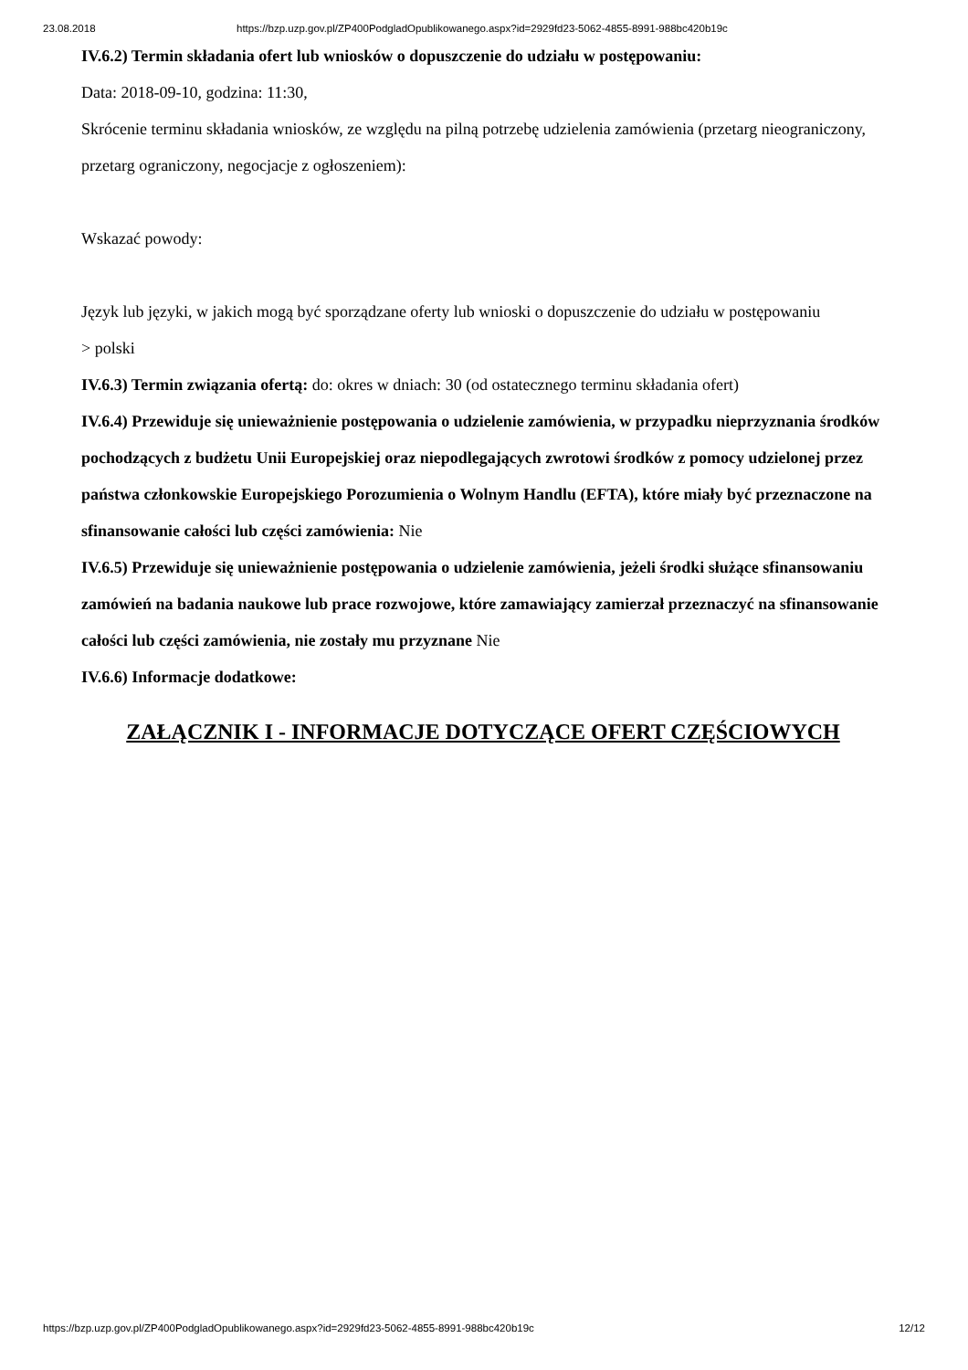23.08.2018 https://bzp.uzp.gov.pl/ZP400PodgladOpublikowanego.aspx?id=2929fd23-5062-4855-8991-988bc420b19c
IV.6.2) Termin składania ofert lub wniosków o dopuszczenie do udziału w postępowaniu:
Data: 2018-09-10, godzina: 11:30,
Skrócenie terminu składania wniosków, ze względu na pilną potrzebę udzielenia zamówienia (przetarg nieograniczony, przetarg ograniczony, negocjacje z ogłoszeniem):
Wskazać powody:
Język lub języki, w jakich mogą być sporządzane oferty lub wnioski o dopuszczenie do udziału w postępowaniu
> polski
IV.6.3) Termin związania ofertą: do: okres w dniach: 30 (od ostatecznego terminu składania ofert)
IV.6.4) Przewiduje się unieważnienie postępowania o udzielenie zamówienia, w przypadku nieprzyznania środków pochodzących z budżetu Unii Europejskiej oraz niepodlegających zwrotowi środków z pomocy udzielonej przez państwa członkowskie Europejskiego Porozumienia o Wolnym Handlu (EFTA), które miały być przeznaczone na sfinansowanie całości lub części zamówienia: Nie
IV.6.5) Przewiduje się unieważnienie postępowania o udzielenie zamówienia, jeżeli środki służące sfinansowaniu zamówień na badania naukowe lub prace rozwojowe, które zamawiający zamierzał przeznaczyć na sfinansowanie całości lub części zamówienia, nie zostały mu przyznane Nie
IV.6.6) Informacje dodatkowe:
ZAŁĄCZNIK I - INFORMACJE DOTYCZĄCE OFERT CZĘŚCIOWYCH
https://bzp.uzp.gov.pl/ZP400PodgladOpublikowanego.aspx?id=2929fd23-5062-4855-8991-988bc420b19c 12/12